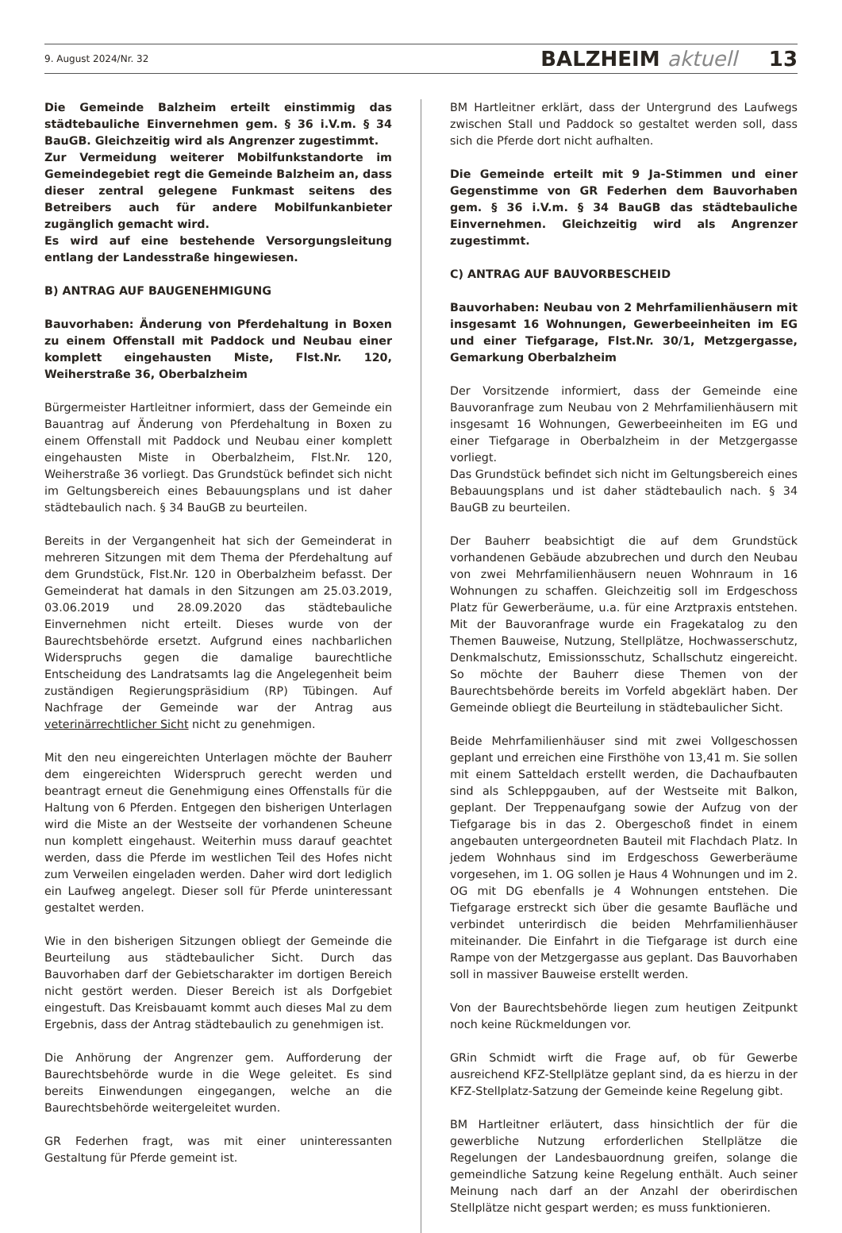9. August 2024/Nr. 32 BALZHEIM aktuell 13
Die Gemeinde Balzheim erteilt einstimmig das städtebauliche Einvernehmen gem. § 36 i.V.m. § 34 BauGB. Gleichzeitig wird als Angrenzer zugestimmt.
Zur Vermeidung weiterer Mobilfunkstandorte im Gemeindegebiet regt die Gemeinde Balzheim an, dass dieser zentral gelegene Funkmast seitens des Betreibers auch für andere Mobilfunkanbieter zugänglich gemacht wird.
Es wird auf eine bestehende Versorgungsleitung entlang der Landesstraße hingewiesen.
B) ANTRAG AUF BAUGENEHMIGUNG
Bauvorhaben: Änderung von Pferdehaltung in Boxen zu einem Offenstall mit Paddock und Neubau einer komplett eingehausten Miste, Flst.Nr. 120, Weiherstraße 36, Oberbalzheim
Bürgermeister Hartleitner informiert, dass der Gemeinde ein Bauantrag auf Änderung von Pferdehaltung in Boxen zu einem Offenstall mit Paddock und Neubau einer komplett eingehausten Miste in Oberbalzheim, Flst.Nr. 120, Weiherstraße 36 vorliegt. Das Grundstück befindet sich nicht im Geltungsbereich eines Bebauungsplans und ist daher städtebaulich nach. § 34 BauGB zu beurteilen.
Bereits in der Vergangenheit hat sich der Gemeinderat in mehreren Sitzungen mit dem Thema der Pferdehaltung auf dem Grundstück, Flst.Nr. 120 in Oberbalzheim befasst. Der Gemeinderat hat damals in den Sitzungen am 25.03.2019, 03.06.2019 und 28.09.2020 das städtebauliche Einvernehmen nicht erteilt. Dieses wurde von der Baurechtsbehörde ersetzt. Aufgrund eines nachbarlichen Widerspruchs gegen die damalige baurechtliche Entscheidung des Landratsamts lag die Angelegenheit beim zuständigen Regierungspräsidium (RP) Tübingen. Auf Nachfrage der Gemeinde war der Antrag aus veterinärrechtlicher Sicht nicht zu genehmigen.
Mit den neu eingereichten Unterlagen möchte der Bauherr dem eingereichten Widerspruch gerecht werden und beantragt erneut die Genehmigung eines Offenstalls für die Haltung von 6 Pferden. Entgegen den bisherigen Unterlagen wird die Miste an der Westseite der vorhandenen Scheune nun komplett eingehaust. Weiterhin muss darauf geachtet werden, dass die Pferde im westlichen Teil des Hofes nicht zum Verweilen eingeladen werden. Daher wird dort lediglich ein Laufweg angelegt. Dieser soll für Pferde uninteressant gestaltet werden.
Wie in den bisherigen Sitzungen obliegt der Gemeinde die Beurteilung aus städtebaulicher Sicht. Durch das Bauvorhaben darf der Gebietscharakter im dortigen Bereich nicht gestört werden. Dieser Bereich ist als Dorfgebiet eingestuft. Das Kreisbauamt kommt auch dieses Mal zu dem Ergebnis, dass der Antrag städtebaulich zu genehmigen ist.
Die Anhörung der Angrenzer gem. Aufforderung der Baurechtsbehörde wurde in die Wege geleitet. Es sind bereits Einwendungen eingegangen, welche an die Baurechtsbehörde weitergeleitet wurden.
GR Federhen fragt, was mit einer uninteressanten Gestaltung für Pferde gemeint ist.
BM Hartleitner erklärt, dass der Untergrund des Laufwegs zwischen Stall und Paddock so gestaltet werden soll, dass sich die Pferde dort nicht aufhalten.
Die Gemeinde erteilt mit 9 Ja-Stimmen und einer Gegenstimme von GR Federhen dem Bauvorhaben gem. § 36 i.V.m. § 34 BauGB das städtebauliche Einvernehmen. Gleichzeitig wird als Angrenzer zugestimmt.
C) ANTRAG AUF BAUVORBESCHEID
Bauvorhaben: Neubau von 2 Mehrfamilienhäusern mit insgesamt 16 Wohnungen, Gewerbeeinheiten im EG und einer Tiefgarage, Flst.Nr. 30/1, Metzgergasse, Gemarkung Oberbalzheim
Der Vorsitzende informiert, dass der Gemeinde eine Bauvoranfrage zum Neubau von 2 Mehrfamilienhäusern mit insgesamt 16 Wohnungen, Gewerbeeinheiten im EG und einer Tiefgarage in Oberbalzheim in der Metzgergasse vorliegt.
Das Grundstück befindet sich nicht im Geltungsbereich eines Bebauungsplans und ist daher städtebaulich nach. § 34 BauGB zu beurteilen.
Der Bauherr beabsichtigt die auf dem Grundstück vorhandenen Gebäude abzubrechen und durch den Neubau von zwei Mehrfamilienhäusern neuen Wohnraum in 16 Wohnungen zu schaffen. Gleichzeitig soll im Erdgeschoss Platz für Gewerberäume, u.a. für eine Arztpraxis entstehen. Mit der Bauvoranfrage wurde ein Fragekatalog zu den Themen Bauweise, Nutzung, Stellplätze, Hochwasserschutz, Denkmalschutz, Emissionsschutz, Schallschutz eingereicht. So möchte der Bauherr diese Themen von der Baurechtsbehörde bereits im Vorfeld abgeklärt haben. Der Gemeinde obliegt die Beurteilung in städtebaulicher Sicht.
Beide Mehrfamilienhäuser sind mit zwei Vollgeschossen geplant und erreichen eine Firsthöhe von 13,41 m. Sie sollen mit einem Satteldach erstellt werden, die Dachaufbauten sind als Schleppgauben, auf der Westseite mit Balkon, geplant. Der Treppenaufgang sowie der Aufzug von der Tiefgarage bis in das 2. Obergeschoß findet in einem angebauten untergeordneten Bauteil mit Flachdach Platz. In jedem Wohnhaus sind im Erdgeschoss Gewerberäume vorgesehen, im 1. OG sollen je Haus 4 Wohnungen und im 2. OG mit DG ebenfalls je 4 Wohnungen entstehen. Die Tiefgarage erstreckt sich über die gesamte Baufläche und verbindet unterirdisch die beiden Mehrfamilienhäuser miteinander. Die Einfahrt in die Tiefgarage ist durch eine Rampe von der Metzgergasse aus geplant. Das Bauvorhaben soll in massiver Bauweise erstellt werden.
Von der Baurechtsbehörde liegen zum heutigen Zeitpunkt noch keine Rückmeldungen vor.
GRin Schmidt wirft die Frage auf, ob für Gewerbe ausreichend KFZ-Stellplätze geplant sind, da es hierzu in der KFZ-Stellplatz-Satzung der Gemeinde keine Regelung gibt.
BM Hartleitner erläutert, dass hinsichtlich der für die gewerbliche Nutzung erforderlichen Stellplätze die Regelungen der Landesbauordnung greifen, solange die gemeindliche Satzung keine Regelung enthält. Auch seiner Meinung nach darf an der Anzahl der oberirdischen Stellplätze nicht gespart werden; es muss funktionieren.